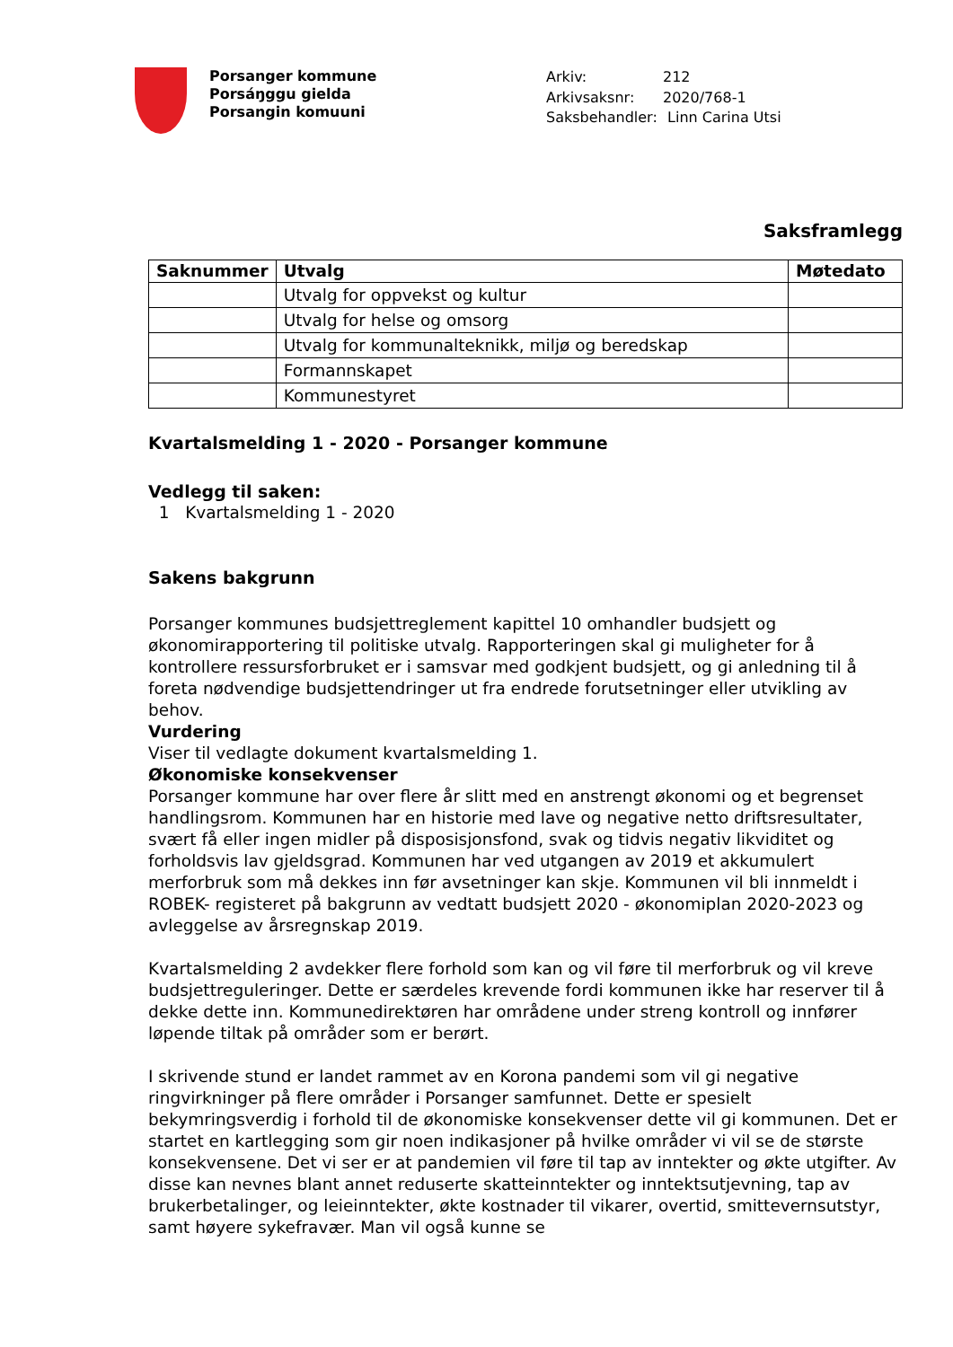Porsanger kommune
Porsáŋggu gielda
Porsangin komuuni
Arkiv: 212
Arkivsaksnr: 2020/768-1
Saksbehandler: Linn Carina Utsi
Saksframlegg
| Saknummer | Utvalg | Møtedato |
| --- | --- | --- |
| | Utvalg for oppvekst og kultur | |
| | Utvalg for helse og omsorg | |
| | Utvalg for kommunalteknikk, miljø og beredskap | |
| | Formannskapet | |
| | Kommunestyret | |
Kvartalsmelding 1 - 2020 - Porsanger kommune
Vedlegg til saken:
1 Kvartalsmelding 1 - 2020
Sakens bakgrunn
Porsanger kommunes budsjettreglement kapittel 10 omhandler budsjett og økonomirapportering til politiske utvalg. Rapporteringen skal gi muligheter for å kontrollere ressursforbruket er i samsvar med godkjent budsjett, og gi anledning til å foreta nødvendige budsjettendringer ut fra endrede forutsetninger eller utvikling av behov.
Vurdering
Viser til vedlagte dokument kvartalsmelding 1.
Økonomiske konsekvenser
Porsanger kommune har over flere år slitt med en anstrengt økonomi og et begrenset handlingsrom. Kommunen har en historie med lave og negative netto driftsresultater, svært få eller ingen midler på disposisjonsfond, svak og tidvis negativ likviditet og forholdsvis lav gjeldsgrad. Kommunen har ved utgangen av 2019 et akkumulert merforbruk som må dekkes inn før avsetninger kan skje. Kommunen vil bli innmeldt i ROBEK- registeret på bakgrunn av vedtatt budsjett 2020 - økonomiplan 2020-2023 og avleggelse av årsregnskap 2019.
Kvartalsmelding 2 avdekker flere forhold som kan og vil føre til merforbruk og vil kreve budsjettreguleringer. Dette er særdeles krevende fordi kommunen ikke har reserver til å dekke dette inn. Kommunedirektøren har områdene under streng kontroll og innfører løpende tiltak på områder som er berørt.
I skrivende stund er landet rammet av en Korona pandemi som vil gi negative ringvirkninger på flere områder i Porsanger samfunnet. Dette er spesielt bekymringsverdig i forhold til de økonomiske konsekvenser dette vil gi kommunen. Det er startet en kartlegging som gir noen indikasjoner på hvilke områder vi vil se de største konsekvensene. Det vi ser er at pandemien vil føre til tap av inntekter og økte utgifter. Av disse kan nevnes blant annet reduserte skatteinntekter og inntektsutjevning, tap av brukerbetalinger, og leieinntekter, økte kostnader til vikarer, overtid, smittevernsutstyr, samt høyere sykefravær. Man vil også kunne se